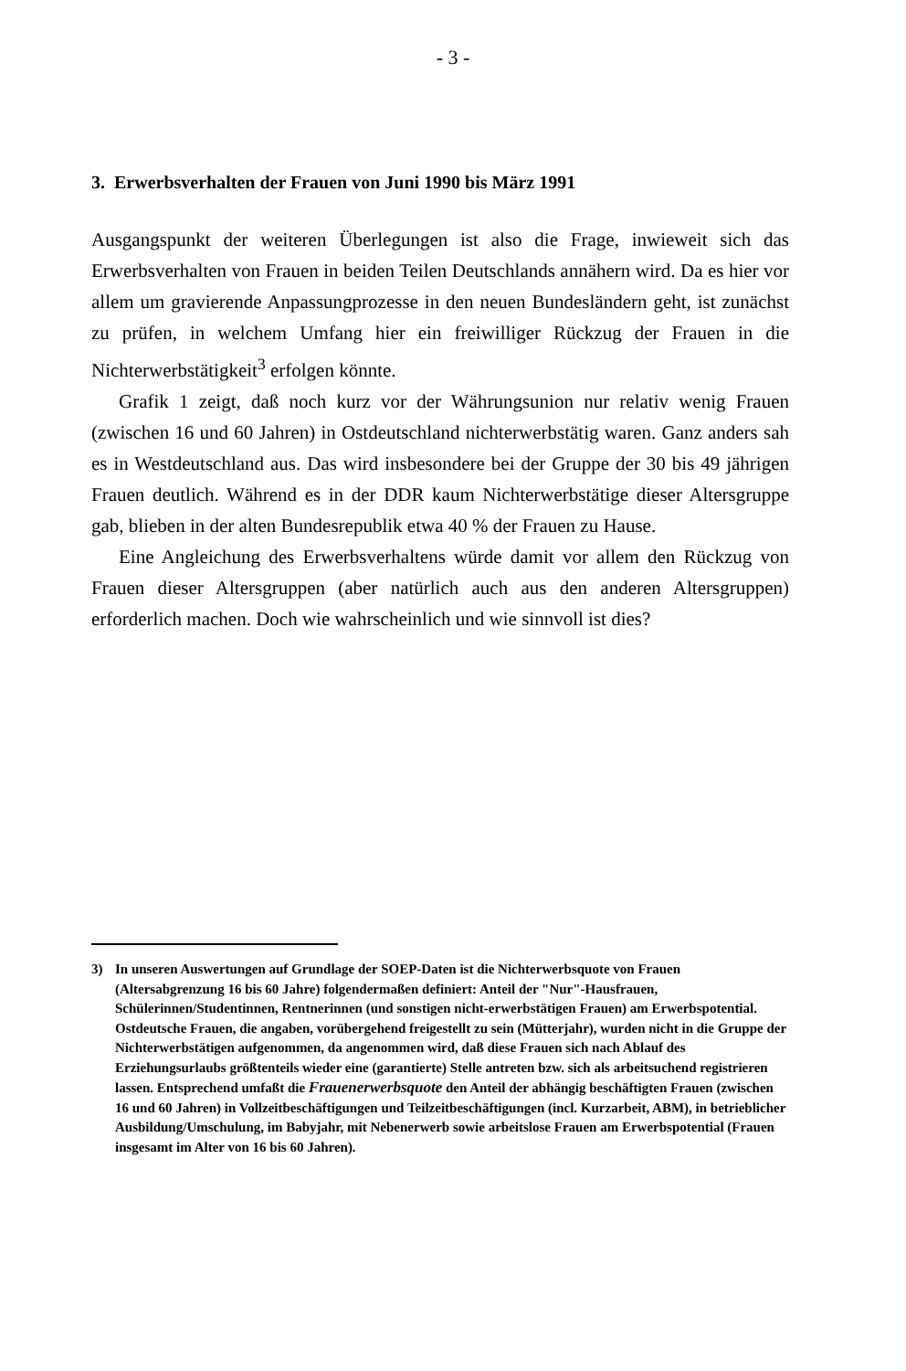- 3 -
3. Erwerbsverhalten der Frauen von Juni 1990 bis März 1991
Ausgangspunkt der weiteren Überlegungen ist also die Frage, inwieweit sich das Erwerbsverhalten von Frauen in beiden Teilen Deutschlands annähern wird. Da es hier vor allem um gravierende Anpassungprozesse in den neuen Bundesländern geht, ist zunächst zu prüfen, in welchem Umfang hier ein freiwilliger Rückzug der Frauen in die Nichterwerbstätigkeit<sup>3</sup> erfolgen könnte.
Grafik 1 zeigt, daß noch kurz vor der Währungsunion nur relativ wenig Frauen (zwischen 16 und 60 Jahren) in Ostdeutschland nichterwerbstätig waren. Ganz anders sah es in Westdeutschland aus. Das wird insbesondere bei der Gruppe der 30 bis 49 jährigen Frauen deutlich. Während es in der DDR kaum Nichterwerbstätige dieser Altersgruppe gab, blieben in der alten Bundesrepublik etwa 40 % der Frauen zu Hause.
Eine Angleichung des Erwerbsverhaltens würde damit vor allem den Rückzug von Frauen dieser Altersgruppen (aber natürlich auch aus den anderen Altersgruppen) erforderlich machen. Doch wie wahrscheinlich und wie sinnvoll ist dies?
3) In unseren Auswertungen auf Grundlage der SOEP-Daten ist die Nichterwerbsquote von Frauen (Altersabgrenzung 16 bis 60 Jahre) folgendermaßen definiert: Anteil der "Nur"-Hausfrauen, Schülerinnen/Studentinnen, Rentnerinnen (und sonstigen nicht-erwerbstätigen Frauen) am Erwerbspotential. Ostdeutsche Frauen, die angaben, vorübergehend freigestellt zu sein (Mütterjahr), wurden nicht in die Gruppe der Nichterwerbstätigen aufgenommen, da angenommen wird, daß diese Frauen sich nach Ablauf des Erziehungsurlaubs größtenteils wieder eine (garantierte) Stelle antreten bzw. sich als arbeitsuchend registrieren lassen. Entsprechend umfaßt die Frauenerwerbsquote den Anteil der abhängig beschäftigten Frauen (zwischen 16 und 60 Jahren) in Vollzeitbeschäftigungen und Teilzeitbeschäftigungen (incl. Kurzarbeit, ABM), in betrieblicher Ausbildung/Umschulung, im Babyjahr, mit Nebenerwerb sowie arbeitslose Frauen am Erwerbspotential (Frauen insgesamt im Alter von 16 bis 60 Jahren).